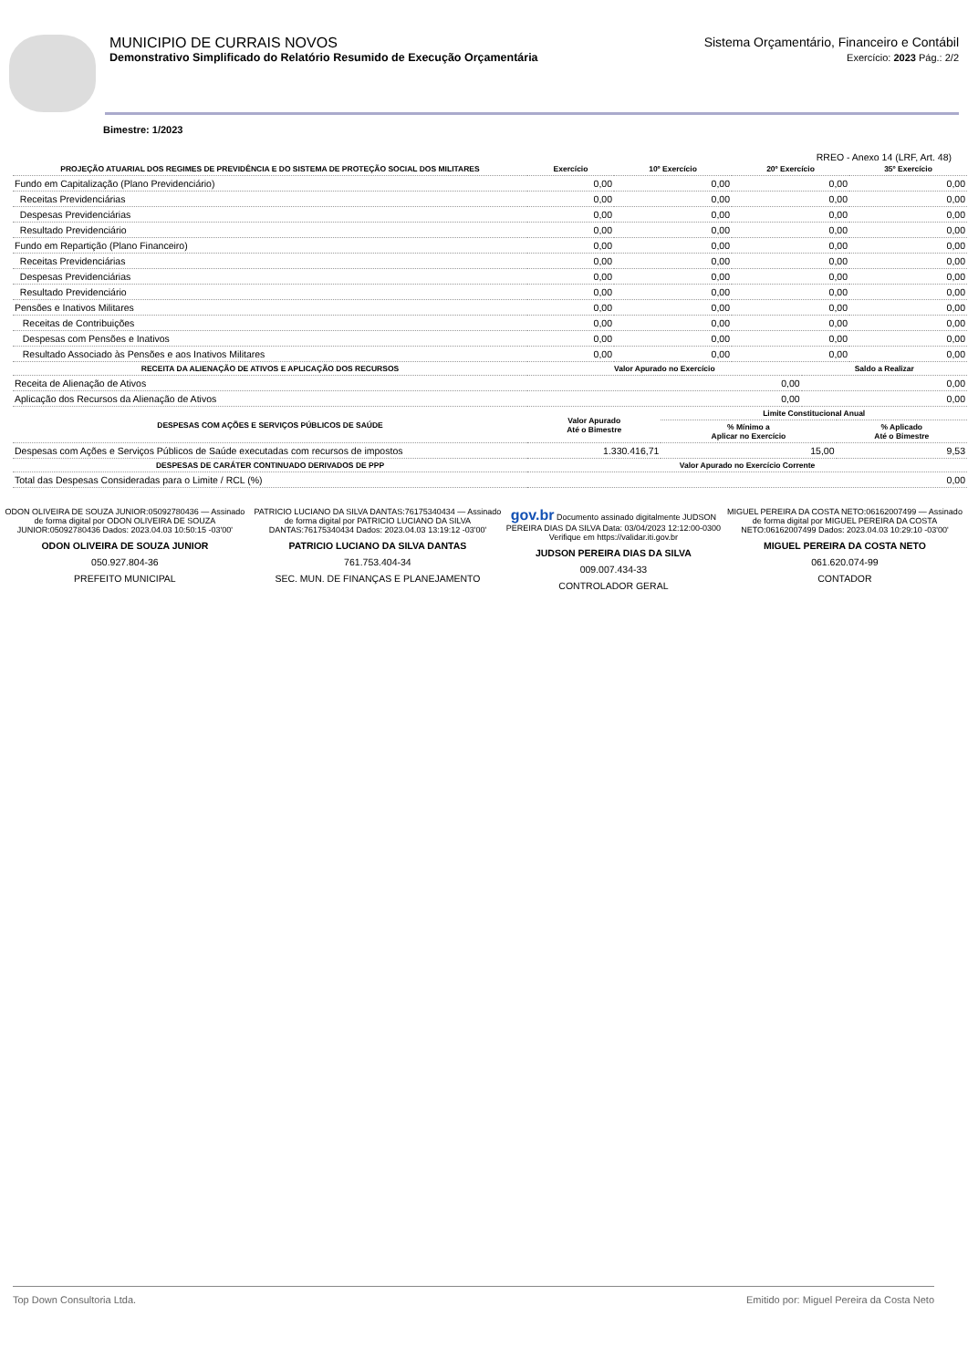MUNICIPIO DE CURRAIS NOVOS
Demonstrativo Simplificado do Relatório Resumido de Execução Orçamentária
Sistema Orçamentário, Financeiro e Contábil
Exercício: 2023 Pág.: 2/2
Bimestre: 1/2023
RREO - Anexo 14 (LRF, Art. 48)
| PROJEÇÃO ATUARIAL DOS REGIMES DE PREVIDÊNCIA E DO SISTEMA DE PROTEÇÃO SOCIAL DOS MILITARES | Exercício | 10º Exercício | 20º Exercício | 35º Exercício |
| --- | --- | --- | --- | --- |
| Fundo em Capitalização (Plano Previdenciário) | 0,00 | 0,00 | 0,00 | 0,00 |
| Receitas Previdenciárias | 0,00 | 0,00 | 0,00 | 0,00 |
| Despesas Previdenciárias | 0,00 | 0,00 | 0,00 | 0,00 |
| Resultado Previdenciário | 0,00 | 0,00 | 0,00 | 0,00 |
| Fundo em Repartição (Plano Financeiro) | 0,00 | 0,00 | 0,00 | 0,00 |
| Receitas Previdenciárias | 0,00 | 0,00 | 0,00 | 0,00 |
| Despesas Previdenciárias | 0,00 | 0,00 | 0,00 | 0,00 |
| Resultado Previdenciário | 0,00 | 0,00 | 0,00 | 0,00 |
| Pensões e Inativos Militares | 0,00 | 0,00 | 0,00 | 0,00 |
| Receitas de Contribuições | 0,00 | 0,00 | 0,00 | 0,00 |
| Despesas com Pensões e Inativos | 0,00 | 0,00 | 0,00 | 0,00 |
| Resultado Associado às Pensões e aos Inativos Militares | 0,00 | 0,00 | 0,00 | 0,00 |
| RECEITA DA ALIENAÇÃO DE ATIVOS E APLICAÇÃO DOS RECURSOS | Valor Apurado no Exercício | Saldo a Realizar |
| --- | --- | --- |
| Receita de Alienação de Ativos | 0,00 | 0,00 |
| Aplicação dos Recursos da Alienação de Ativos | 0,00 | 0,00 |
| DESPESAS COM AÇÕES E SERVIÇOS PÚBLICOS DE SAÚDE | Valor Apurado Até o Bimestre | Limite Constitucional Anual | |
| --- | --- | --- | --- |
| | | % Mínimo a Aplicar no Exercício | % Aplicado Até o Bimestre |
| Despesas com Ações e Serviços Públicos de Saúde executadas com recursos de impostos | 1.330.416,71 | 15,00 | 9,53 |
| DESPESAS DE CARÁTER CONTINUADO DERIVADOS DE PPP | Valor Apurado no Exercício Corrente |
| --- | --- |
| Total das Despesas Consideradas para o Limite / RCL (%) | 0,00 |
ODON OLIVEIRA DE SOUZA JUNIOR:05092780436 — Assinado de forma digital por ODON OLIVEIRA DE SOUZA JUNIOR:05092780436 Dados: 2023.04.03 10:50:15 -03'00'
ODON OLIVEIRA DE SOUZA JUNIOR
050.927.804-36
PREFEITO MUNICIPAL
PATRICIO LUCIANO DA SILVA DANTAS:76175340434 — Assinado de forma digital por PATRICIO LUCIANO DA SILVA DANTAS:76175340434 Dados: 2023.04.03 13:19:12 -03'00'
PATRICIO LUCIANO DA SILVA DANTAS
761.753.404-34
SEC. MUN. DE FINANÇAS E PLANEJAMENTO
gov.br Documento assinado digitalmente JUDSON PEREIRA DIAS DA SILVA Data: 03/04/2023 12:12:00-0300 Verifique em https://validar.iti.gov.br
JUDSON PEREIRA DIAS DA SILVA
009.007.434-33
CONTROLADOR GERAL
MIGUEL PEREIRA DA COSTA NETO:06162007499 — Assinado de forma digital por MIGUEL PEREIRA DA COSTA NETO:06162007499 Dados: 2023.04.03 10:29:10 -03'00'
MIGUEL PEREIRA DA COSTA NETO
061.620.074-99
CONTADOR
Top Down Consultoria Ltda. Emitido por: Miguel Pereira da Costa Neto